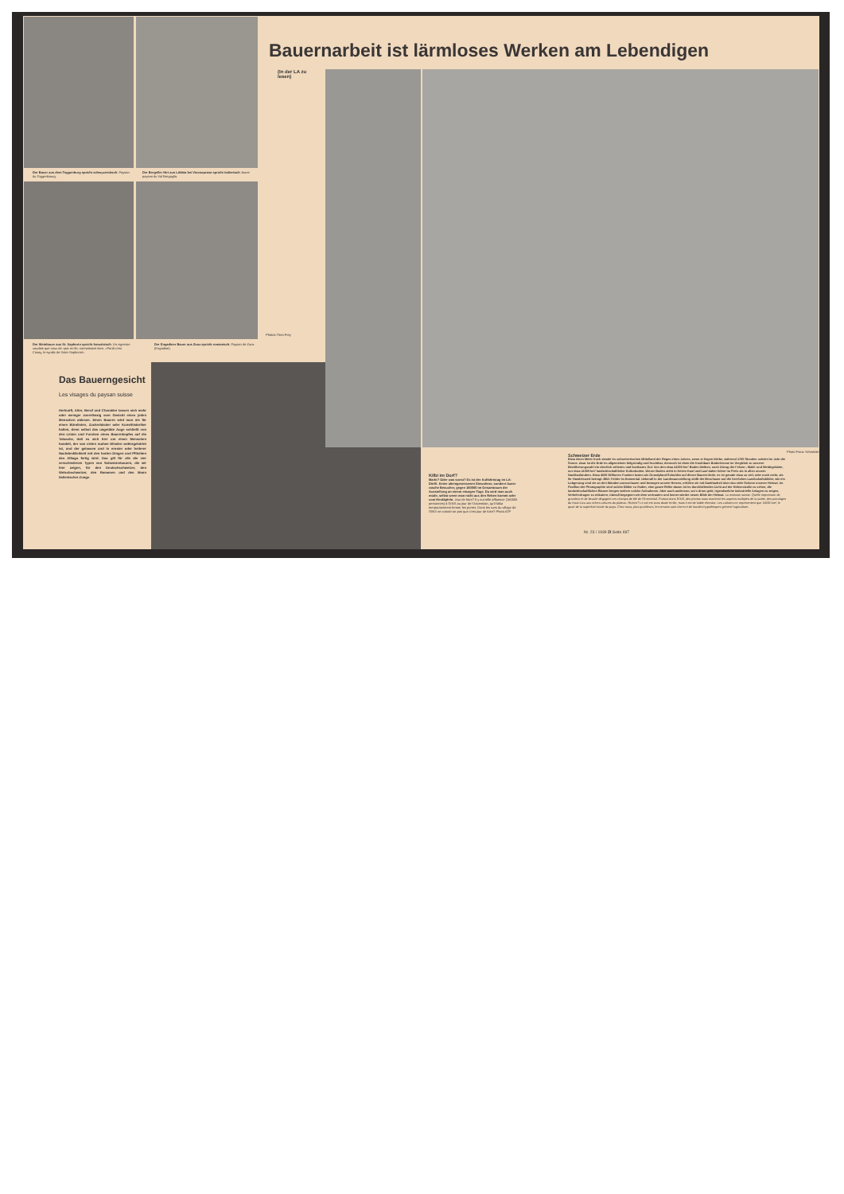Der Bauer aus dem Toggenburg spricht schwyzertütsch. Paysan du Toggenbourg.
Der Bergeller Hirt aus Löbbia bei Vicosoprano spricht italienisch Jeune paysan du Val Bregaglia.
Photos Theo Frey
Der Weinbauer aus St. Saphorin spricht französisch. Un vigneron vaudois que ceux de «par en là» connaissent bien. «Pardi c'est Cosay, le syndic de Saint-Saphorin!»
Der Engadiner Bauer aus Zuoz spricht romantsch. Paysan de Zuoz (Engadine).
Das Bauerngesicht
Les visages du paysan suisse
Herkunft, Alter, Beruf und Charakter lassen sich mehr oder weniger zuverlässig vom Gesicht eines jeden Menschen ablesen. Einen Bauern wird man nie für einen Bürolisten, Zuckerbäcker oder Kunsthistoriker halten, denn selbst das ungeübte Auge schließt von den Linien und Furchen eines Bauernkopfes auf die Tatsache, daß es sich hier um einen Menschen handelt, der von vielen rauhen Winden wettergehärtet ist, und der gelassen und in ernster oder heiterer Nachdenklichkeit mit den harten Dingen und Pflichten des Alltags fertig wird. Das gilt für alle die vier verschiedenen Typen von Schweizerbauern, die wir hier zeigen, für den Deutschschweizer, den Welschschweizer, den Romanen und den Mann italienischer Zunge.
(In der LA zu
lesen)
Photo Franz Schneider
Kilbi im Dorf?
Markt? Oder was sonst? Es ist der Auffahrtstag im LA-Dörfli. Keine alteingesessenen Einwohner, sondern lauter rasche Besucher, gegen 160000 im Gesamtraum der Ausstellung an einem einzigen Tage. Da wird man auch müde, selbst wenn man nicht aus den Reben kommt oder vom Herdäpfeln. Jour de foire? Il y eut telle affluence (160000 personnes) à l'ENS au jour de l'Ascension, qu'il fallut temporairement fermer les portes. Dans les rues du village de l'ENS ne croirait-on pas que c'est jour de foire? Photo ATP
Schweizer Erde
Etwa einen Meter hoch stände im schweizerischen Mittelland der Regen eines Jahres, wenn er liegen bliebe, während 1700 Stunden scheint im Jahr die Sonne. Zwar ist die Erde im allgemeinen tiefgründig und fruchtbar, dennoch ist eben die fruchtbare Bodenkrume im Vergleich zu unserer Bevölkerungszahl ein ziemlich seltenes und kostbares Gut. Von den etwa 41000 km² Boden bleiben, nach Abzug der Felsen-, Wald- und Weidegebiete, nur etwa 11000 km² landwirtschaftlicher Kulturboden. Dieser Boden steht in freiem Kauf und Lauf daher höher im Preis als in allen unsern Nachbarländern. Etwa 4500 Millionen Franken lasten als Grundpfand-Schulden auf dieser Bauern-Erde, es ist gerade etwa so viel, oder noch mehr, als ihr Handelswert beträgt. Bild: Felder im Emmental. Ueberall in der Landesausstellung stößt der Beschauer auf die herrlichen Landschaftsbilder, wie ein Lobgesang sind sie an den Wänden anzuschauen und bewegen unsere Herzen, erfüllen sie mit Dankbarkeit über das viele Schöne unserer Heimat. Im Pavillon der Photographie sind solche Bilder zu finden, eine ganze Reihe davon ist im durchfallenden Licht auf der Höhenstraße zu sehen, die landwirtschaftlichen Räume bergen weitere solche Aufnahmen. Aber auch anderswo, wo's drum geht, irgendwelche industrielle Anlagen zu zeigen, Verkehrsfragen zu erläutern, überall begegnen wir dem vertrauten und immer wieder neuen Bilde der Heimat. La moisson suisse. Quelle impression de grandeur et de beauté dégagent ces champs de blé de l'Emmental. Partout dans l'ENS, des photos nous montrent les aspects multiples de la patrie, des paturâges du Haut-Jura aux riches cultures du plateau. Riches? Le sol est sans doute fertile, mais il est de faible étendue. Les cultures ne représentent que 11000 km², le quart de la superficie totale du pays. Chez nous, plus qu'ailleurs, les terrains sont chers et de lourdes hypothèques grèvent l'agriculture.
Nr. 23 / 1939 ZI Seite 697
Bauernarbeit ist lärmloses Werken am Lebendigen